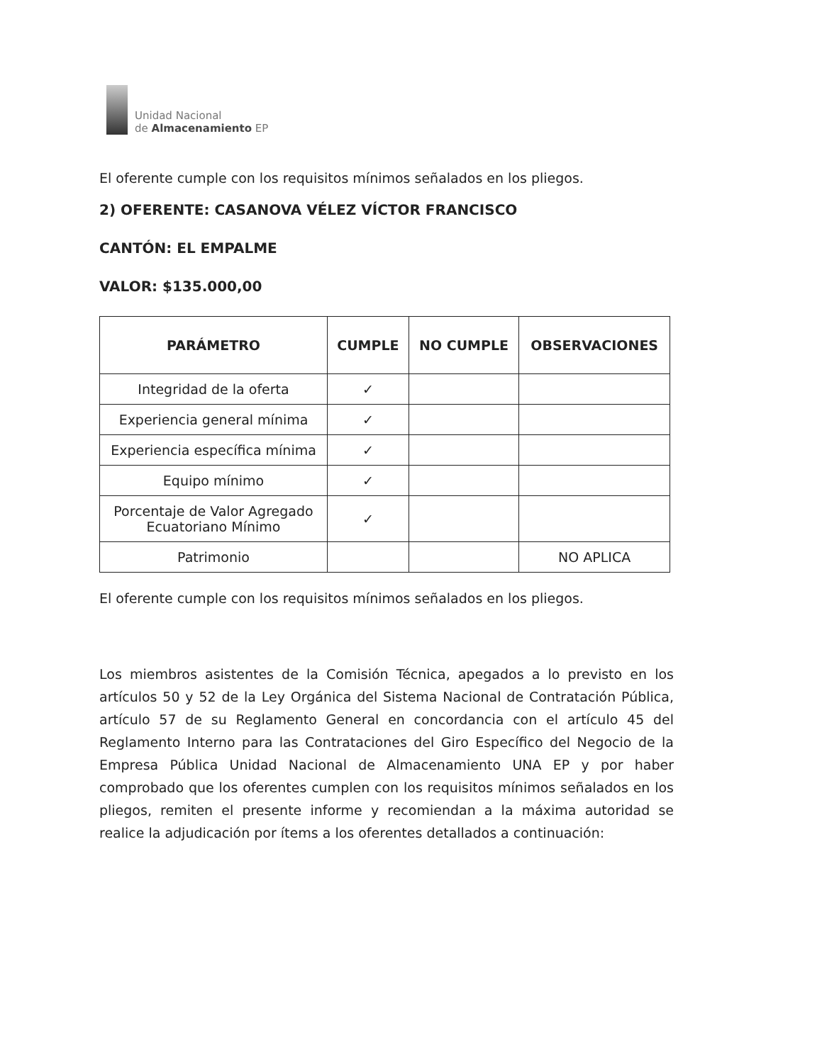Unidad Nacional
de Almacenamiento EP
El oferente cumple con los requisitos mínimos señalados en los pliegos.
2) OFERENTE: CASANOVA VÉLEZ VÍCTOR FRANCISCO
CANTÓN: EL EMPALME
VALOR: $135.000,00
| PARÁMETRO | CUMPLE | NO CUMPLE | OBSERVACIONES |
| --- | --- | --- | --- |
| Integridad de la oferta | ✓ | | |
| Experiencia general mínima | ✓ | | |
| Experiencia específica mínima | ✓ | | |
| Equipo mínimo | ✓ | | |
| Porcentaje de Valor Agregado Ecuatoriano Mínimo | ✓ | | |
| Patrimonio | | | NO APLICA |
El oferente cumple con los requisitos mínimos señalados en los pliegos.
Los miembros asistentes de la Comisión Técnica, apegados a lo previsto en los artículos 50 y 52 de la Ley Orgánica del Sistema Nacional de Contratación Pública, artículo 57 de su Reglamento General en concordancia con el artículo 45 del Reglamento Interno para las Contrataciones del Giro Específico del Negocio de la Empresa Pública Unidad Nacional de Almacenamiento UNA EP y por haber comprobado que los oferentes cumplen con los requisitos mínimos señalados en los pliegos, remiten el presente informe y recomiendan a la máxima autoridad se realice la adjudicación por ítems a los oferentes detallados a continuación: